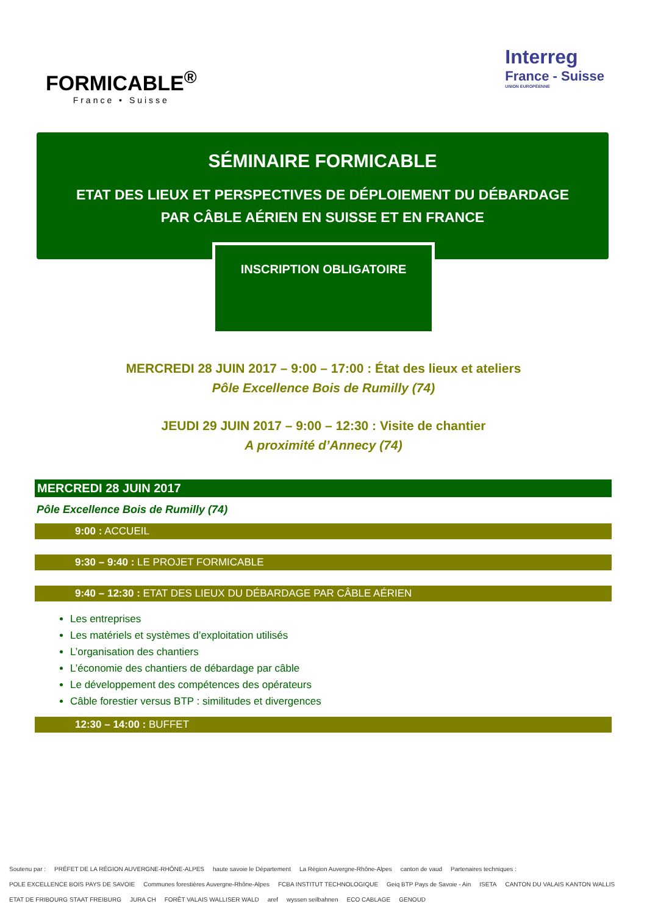FORMICABLE<sup>®</sup>
France • Suisse
Interreg
France - Suisse
UNION EUROPÉENNE
SÉMINAIRE FORMICABLE
ETAT DES LIEUX ET PERSPECTIVES DE DÉPLOIEMENT DU DÉBARDAGE
PAR CÂBLE AÉRIEN EN SUISSE ET EN FRANCE
INSCRIPTION OBLIGATOIRE
MERCREDI 28 JUIN 2017 – 9:00 – 17:00 : État des lieux et ateliers
Pôle Excellence Bois de Rumilly (74)
JEUDI 29 JUIN 2017 – 9:00 – 12:30 : Visite de chantier
A proximité d’Annecy (74)
MERCREDI 28 JUIN 2017
Pôle Excellence Bois de Rumilly (74)
9:00 : ACCUEIL
9:30 – 9:40 : LE PROJET FORMICABLE
9:40 – 12:30 : ETAT DES LIEUX DU DÉBARDAGE PAR CÂBLE AÉRIEN
Les entreprises
Les matériels et systèmes d’exploitation utilisés
L’organisation des chantiers
L’économie des chantiers de débardage par câble
Le développement des compétences des opérateurs
Câble forestier versus BTP : similitudes et divergences
12:30 – 14:00 : BUFFET
Soutenu par : PRÉFET DE LA RÉGION AUVERGNE-RHÔNE-ALPES haute savoie le Département La Région Auvergne-Rhône-Alpes canton de vaud Partenaires techniques : POLE EXCELLENCE BOIS PAYS DE SAVOIE Communes forestières Auvergne-Rhône-Alpes FCBA INSTITUT TECHNOLOGIQUE Geiq BTP Pays de Savoie - Ain ISETA CANTON DU VALAIS KANTON WALLIS ETAT DE FRIBOURG STAAT FREIBURG JURA CH FORÊT VALAIS WALLISER WALD aref wyssen seilbahnen ECO CABLAGE GENOUD